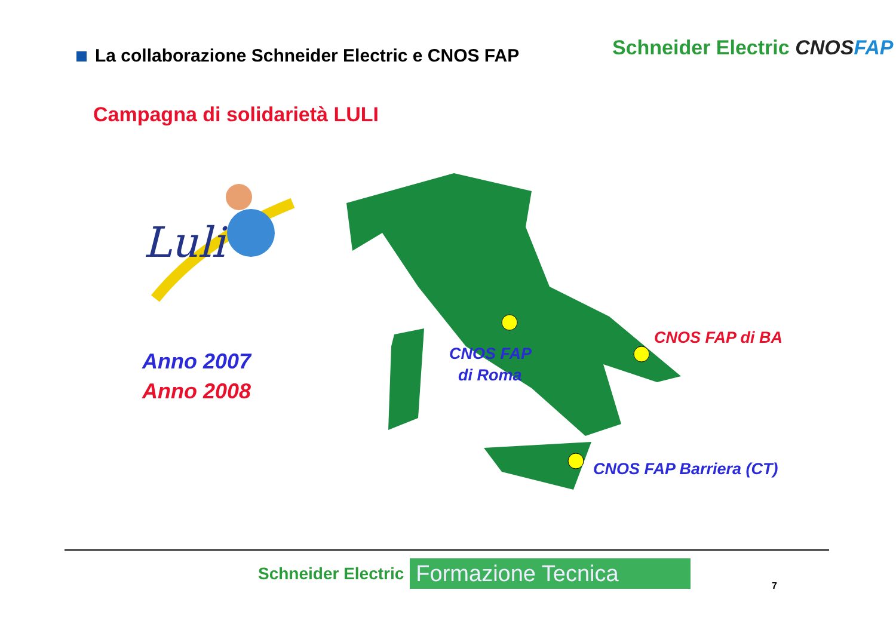La collaborazione Schneider Electric e CNOS FAP
Schneider Electric CNOSFAP
Campagna di solidarietà LULI
Luli
Anno 2007
Anno 2008
CNOS FAP
di Roma
CNOS FAP di BA
CNOS FAP Barriera (CT)
Schneider Electric
Formazione Tecnica
7